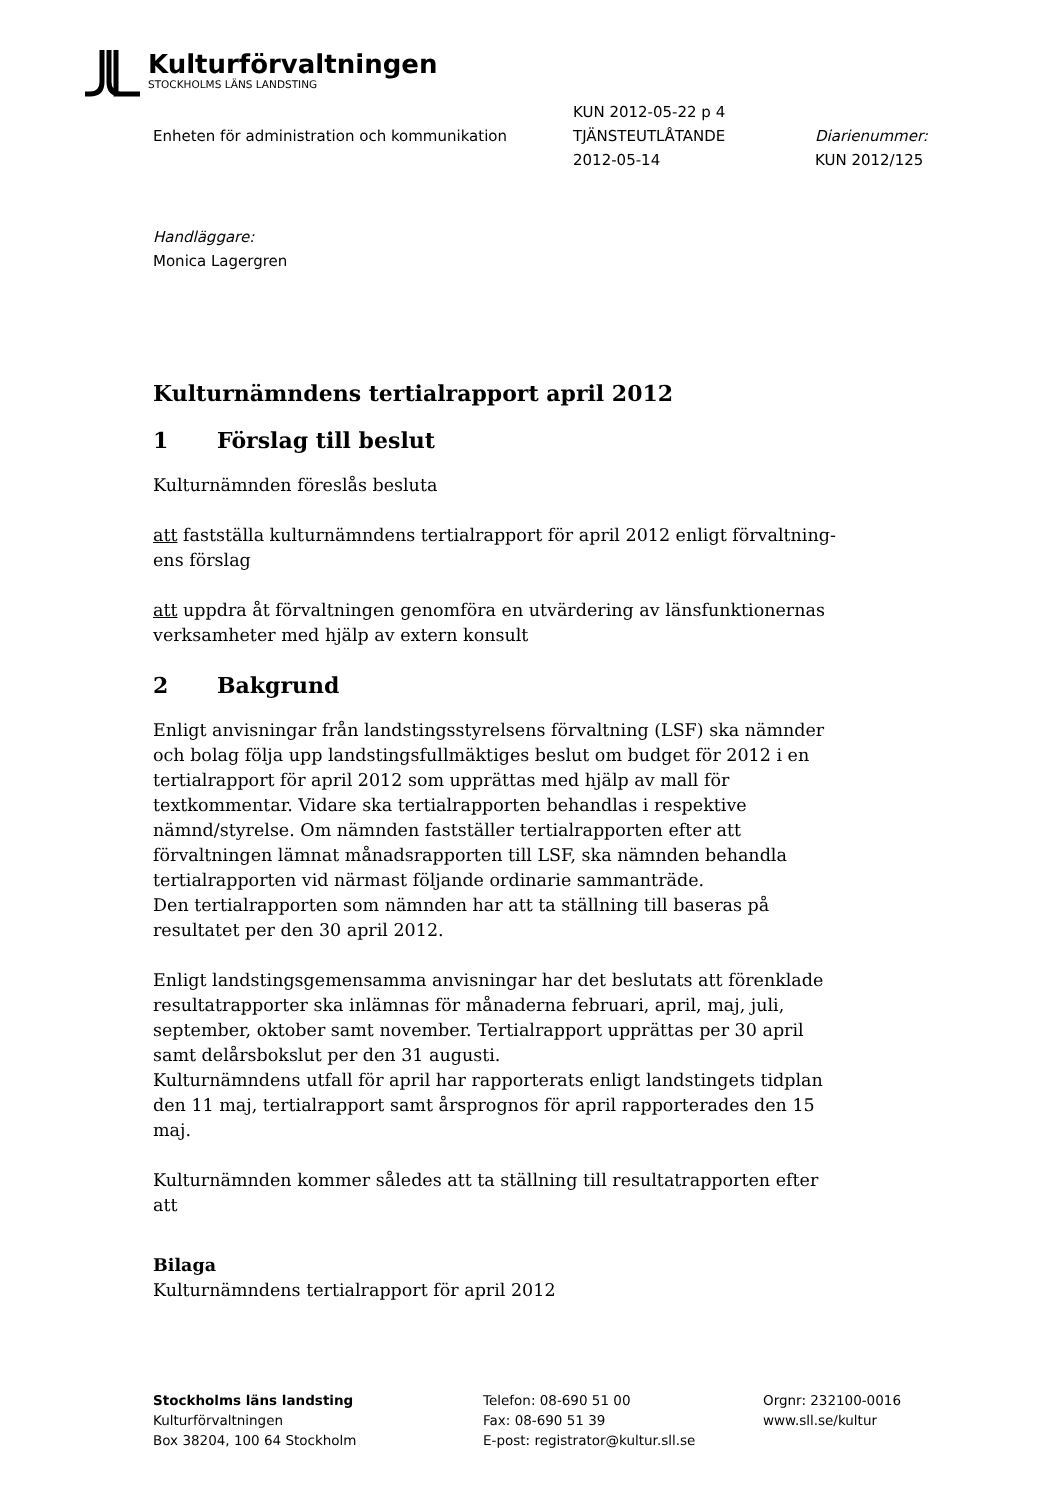Kulturförvaltningen
STOCKHOLMS LÄNS LANDSTING
Enheten för administration och kommunikation
KUN 2012-05-22 p 4
TJÄNSTEUTLÅTANDE
2012-05-14
Diarienummer:
KUN 2012/125
Handläggare:
Monica Lagergren
Kulturnämndens tertialrapport april 2012
1 Förslag till beslut
Kulturnämnden föreslås besluta
att fastställa kulturnämndens tertialrapport för april 2012 enligt förvaltning-
ens förslag
att uppdra åt förvaltningen genomföra en utvärdering av länsfunktionernas
verksamheter med hjälp av extern konsult
2 Bakgrund
Enligt anvisningar från landstingsstyrelsens förvaltning (LSF) ska nämnder och bolag följa upp landstingsfullmäktiges beslut om budget för 2012 i en tertialrapport för april 2012 som upprättas med hjälp av mall för textkommentar. Vidare ska tertialrapporten behandlas i respektive nämnd/styrelse. Om nämnden fastställer tertialrapporten efter att förvaltningen lämnat månadsrapporten till LSF, ska nämnden behandla tertialrapporten vid närmast följande ordinarie sammanträde.
Den tertialrapporten som nämnden har att ta ställning till baseras på resultatet per den 30 april 2012.
Enligt landstingsgemensamma anvisningar har det beslutats att förenklade resultatrapporter ska inlämnas för månaderna februari, april, maj, juli, september, oktober samt november. Tertialrapport upprättas per 30 april samt delårsbokslut per den 31 augusti.
Kulturnämndens utfall för april har rapporterats enligt landstingets tidplan den 11 maj, tertialrapport samt årsprognos för april rapporterades den 15 maj.
Kulturnämnden kommer således att ta ställning till resultatrapporten efter att
Bilaga
Kulturnämndens tertialrapport för april 2012
Stockholms läns landsting
Kulturförvaltningen
Box 38204, 100 64 Stockholm
Telefon: 08-690 51 00
Fax: 08-690 51 39
E-post: registrator@kultur.sll.se
Orgnr: 232100-0016
www.sll.se/kultur